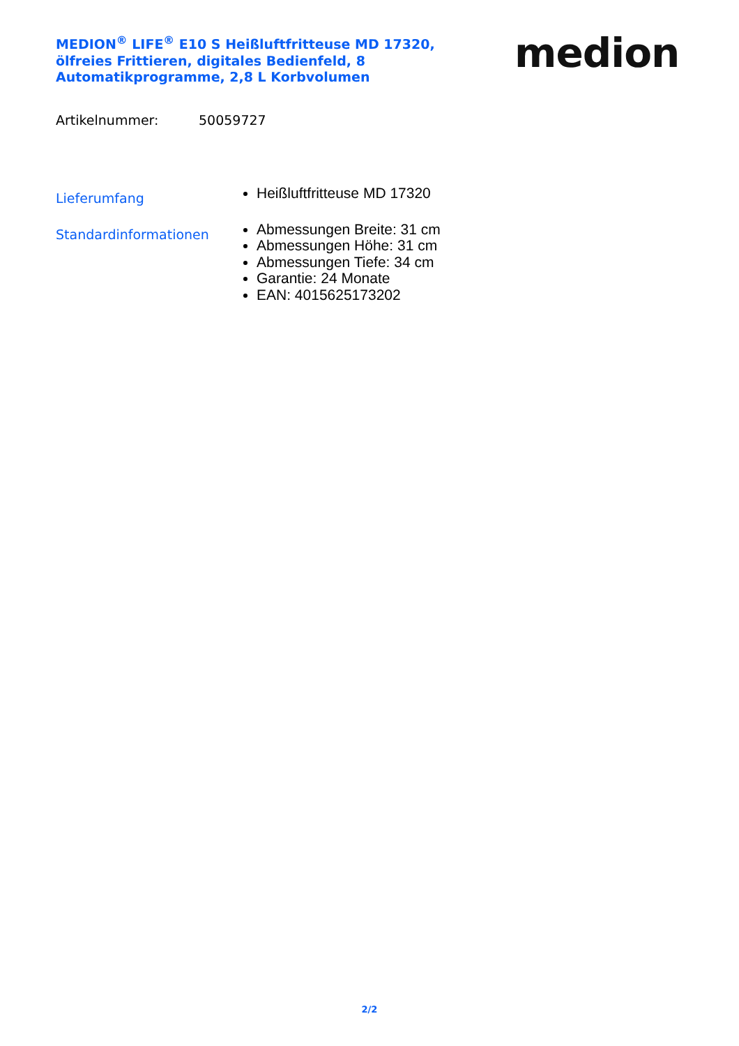MEDION<sup>®</sup> LIFE<sup>®</sup> E10 S Heißluftfritteuse MD 17320, ölfreies Frittieren, digitales Bedienfeld, 8 Automatikprogramme, 2,8 L Korbvolumen
medion
Artikelnummer: 50059727
Lieferumfang
Heißluftfritteuse MD 17320
Standardinformationen
Abmessungen Breite: 31 cm
Abmessungen Höhe: 31 cm
Abmessungen Tiefe: 34 cm
Garantie: 24 Monate
EAN: 4015625173202
2/2